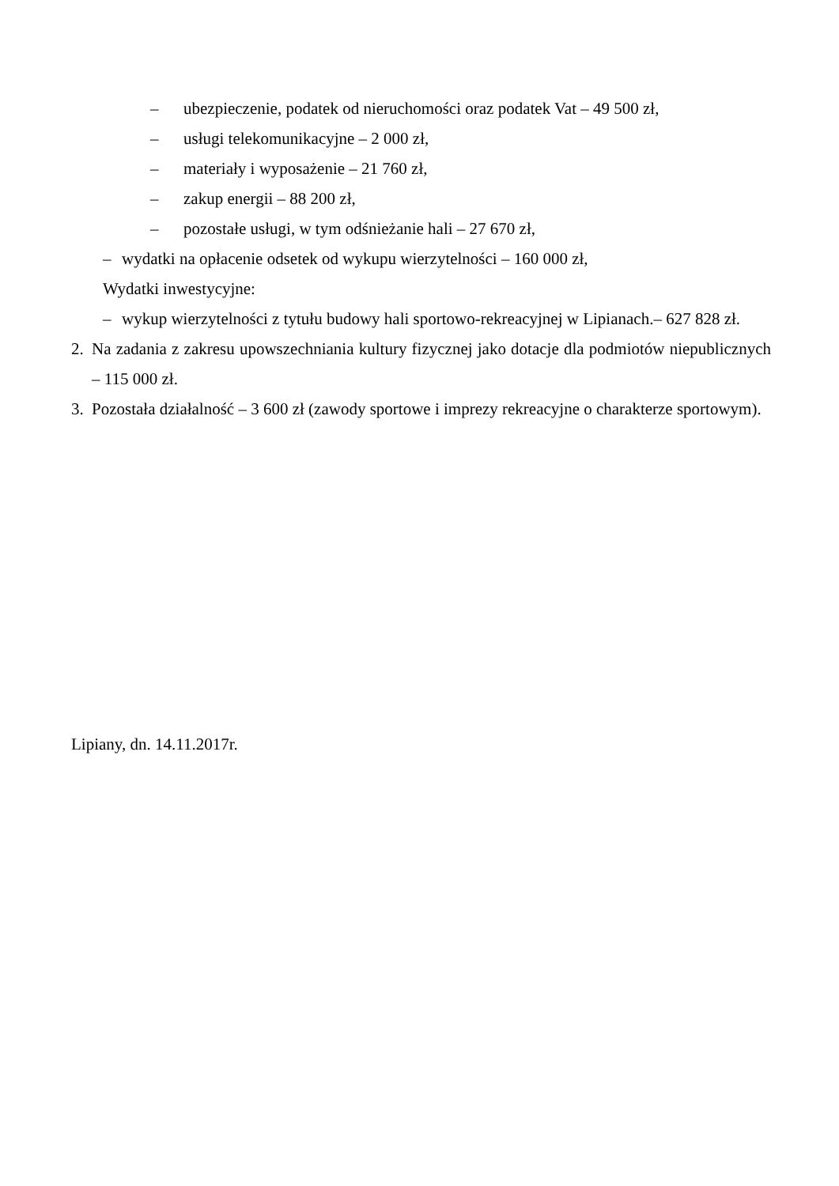– ubezpieczenie, podatek od nieruchomości oraz podatek Vat – 49 500 zł,
– usługi telekomunikacyjne – 2 000 zł,
– materiały i wyposażenie – 21 760 zł,
– zakup energii – 88 200 zł,
– pozostałe usługi, w tym odśnieżanie hali – 27 670 zł,
– wydatki na opłacenie odsetek od wykupu wierzytelności – 160 000 zł,
Wydatki inwestycyjne:
– wykup wierzytelności z tytułu budowy hali sportowo-rekreacyjnej w Lipianach.– 627 828 zł.
2. Na zadania z zakresu upowszechniania kultury fizycznej jako dotacje dla podmiotów niepublicznych – 115 000 zł.
3. Pozostała działalność – 3 600 zł (zawody sportowe i imprezy rekreacyjne o charakterze sportowym).
Lipiany, dn. 14.11.2017r.